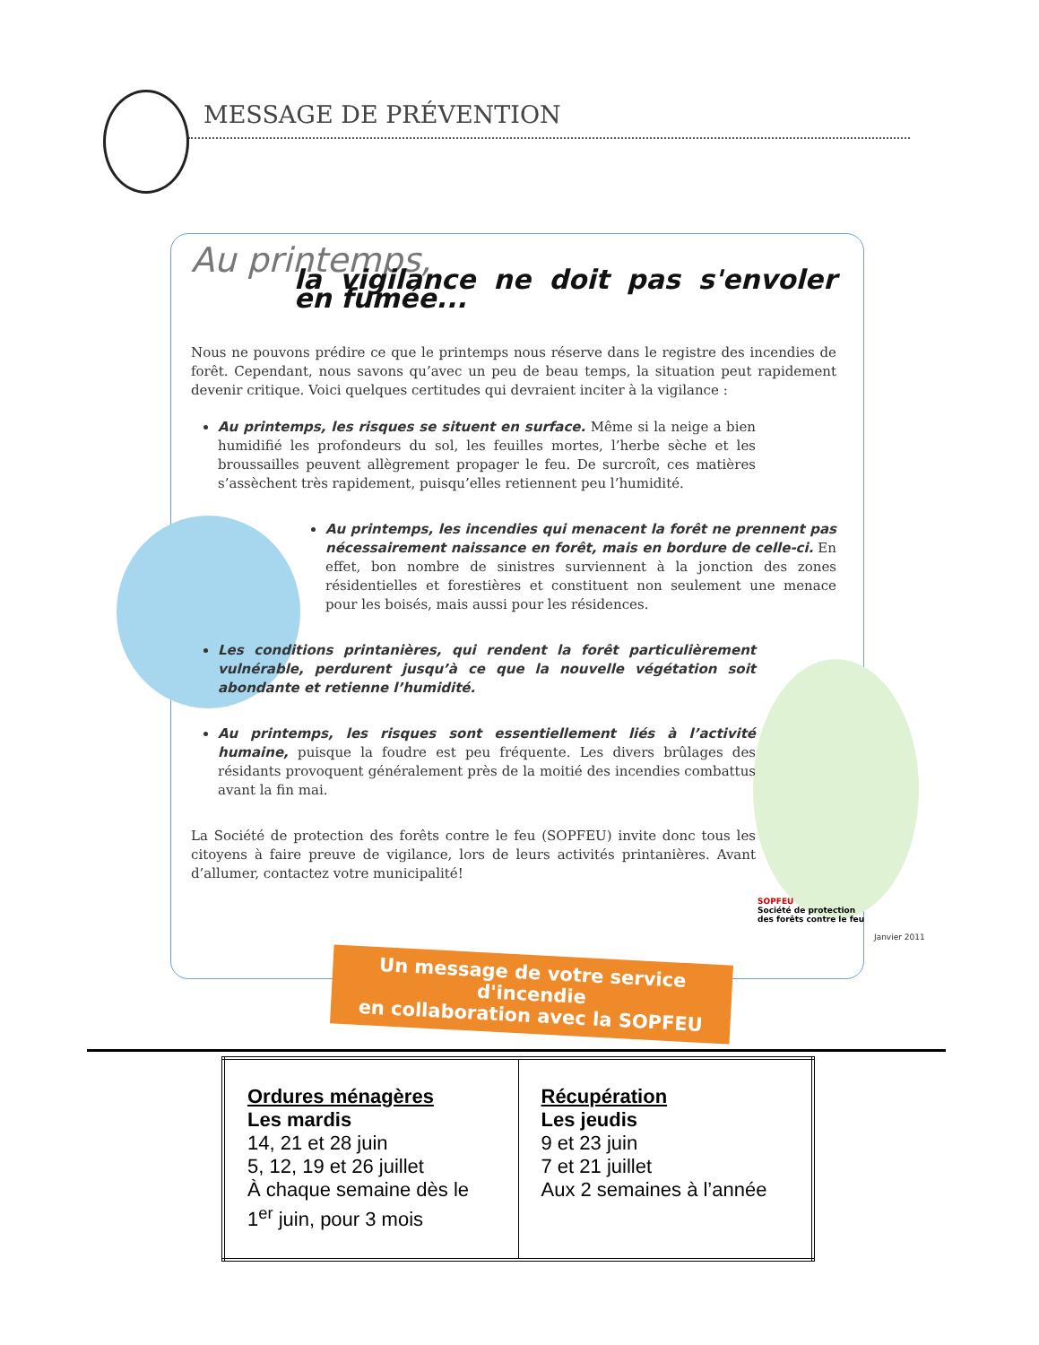MESSAGE DE PRÉVENTION
Au printemps,
la vigilance ne doit pas s'envoler en fumée...
Nous ne pouvons prédire ce que le printemps nous réserve dans le registre des incendies de forêt. Cependant, nous savons qu’avec un peu de beau temps, la situation peut rapidement devenir critique. Voici quelques certitudes qui devraient inciter à la vigilance :
Au printemps, les risques se situent en surface. Même si la neige a bien humidifié les profondeurs du sol, les feuilles mortes, l’herbe sèche et les broussailles peuvent allègrement propager le feu. De surcroît, ces matières s’assèchent très rapidement, puisqu’elles retiennent peu l’humidité.
Au printemps, les incendies qui menacent la forêt ne prennent pas nécessairement naissance en forêt, mais en bordure de celle-ci. En effet, bon nombre de sinistres surviennent à la jonction des zones résidentielles et forestières et constituent non seulement une menace pour les boisés, mais aussi pour les résidences.
Les conditions printanières, qui rendent la forêt particulièrement vulnérable, perdurent jusqu’à ce que la nouvelle végétation soit abondante et retienne l’humidité.
Au printemps, les risques sont essentiellement liés à l’activité humaine, puisque la foudre est peu fréquente. Les divers brûlages des résidants provoquent généralement près de la moitié des incendies combattus avant la fin mai.
La Société de protection des forêts contre le feu (SOPFEU) invite donc tous les citoyens à faire preuve de vigilance, lors de leurs activités printanières. Avant d’allumer, contactez votre municipalité!
SOPFEU
Société de protection
des forêts contre le feu
Janvier 2011
Un message de votre service d'incendie
en collaboration avec la SOPFEU
| Ordures ménagères Les mardis 14, 21 et 28 juin 5, 12, 19 et 26 juillet À chaque semaine dès le 1<sup>er</sup> juin, pour 3 mois | Récupération Les jeudis 9 et 23 juin 7 et 21 juillet Aux 2 semaines à l’année |